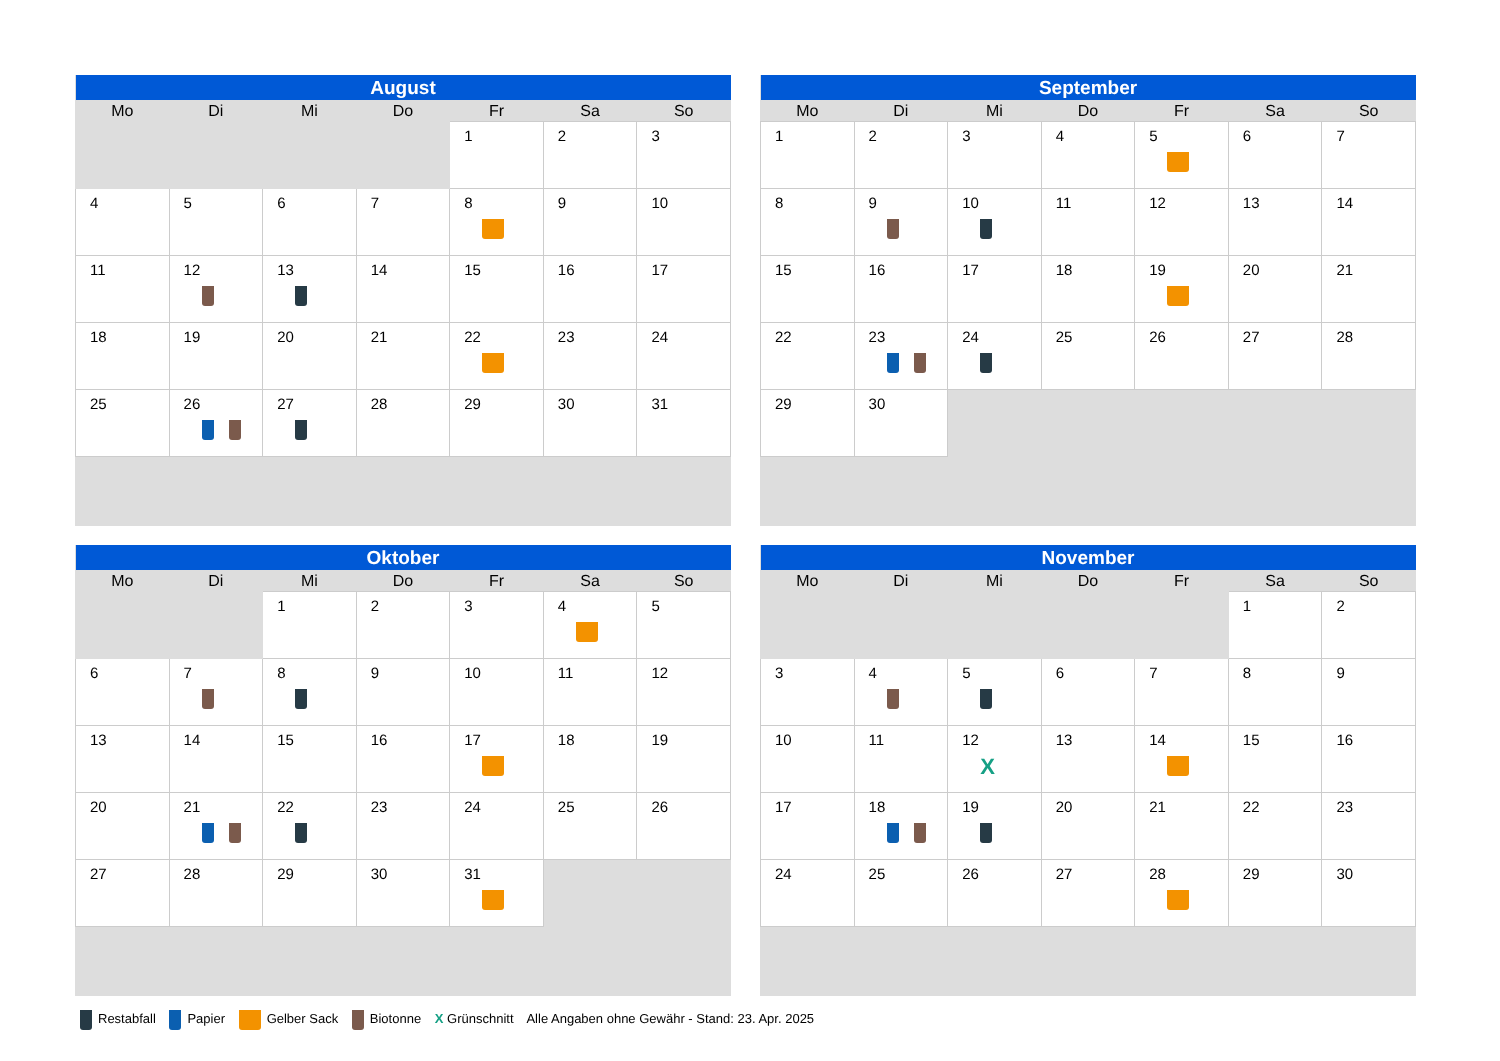| August | | | | | | |
| --- | --- | --- | --- | --- | --- | --- |
| Mo | Di | Mi | Do | Fr | Sa | So |
| | | | | 1 | 2 | 3 |
| 4 | 5 | 6 | 7 | 8 | 9 | 10 |
| 11 | 12 | 13 | 14 | 15 | 16 | 17 |
| 18 | 19 | 20 | 21 | 22 | 23 | 24 |
| 25 | 26 | 27 | 28 | 29 | 30 | 31 |
| September | | | | | | |
| --- | --- | --- | --- | --- | --- | --- |
| Mo | Di | Mi | Do | Fr | Sa | So |
| 1 | 2 | 3 | 4 | 5 | 6 | 7 |
| 8 | 9 | 10 | 11 | 12 | 13 | 14 |
| 15 | 16 | 17 | 18 | 19 | 20 | 21 |
| 22 | 23 | 24 | 25 | 26 | 27 | 28 |
| 29 | 30 | | | | | |
| Oktober | | | | | | |
| --- | --- | --- | --- | --- | --- | --- |
| Mo | Di | Mi | Do | Fr | Sa | So |
| | | 1 | 2 | 3 | 4 | 5 |
| 6 | 7 | 8 | 9 | 10 | 11 | 12 |
| 13 | 14 | 15 | 16 | 17 | 18 | 19 |
| 20 | 21 | 22 | 23 | 24 | 25 | 26 |
| 27 | 28 | 29 | 30 | 31 | | |
| November | | | | | | |
| --- | --- | --- | --- | --- | --- | --- |
| Mo | Di | Mi | Do | Fr | Sa | So |
| | | | | | 1 | 2 |
| 3 | 4 | 5 | 6 | 7 | 8 | 9 |
| 10 | 11 | 12 X | 13 | 14 | 15 | 16 |
| 17 | 18 | 19 | 20 | 21 | 22 | 23 |
| 24 | 25 | 26 | 27 | 28 | 29 | 30 |
Restabfall Papier Gelber Sack Biotonne X Grünschnitt Alle Angaben ohne Gewähr - Stand: 23. Apr. 2025